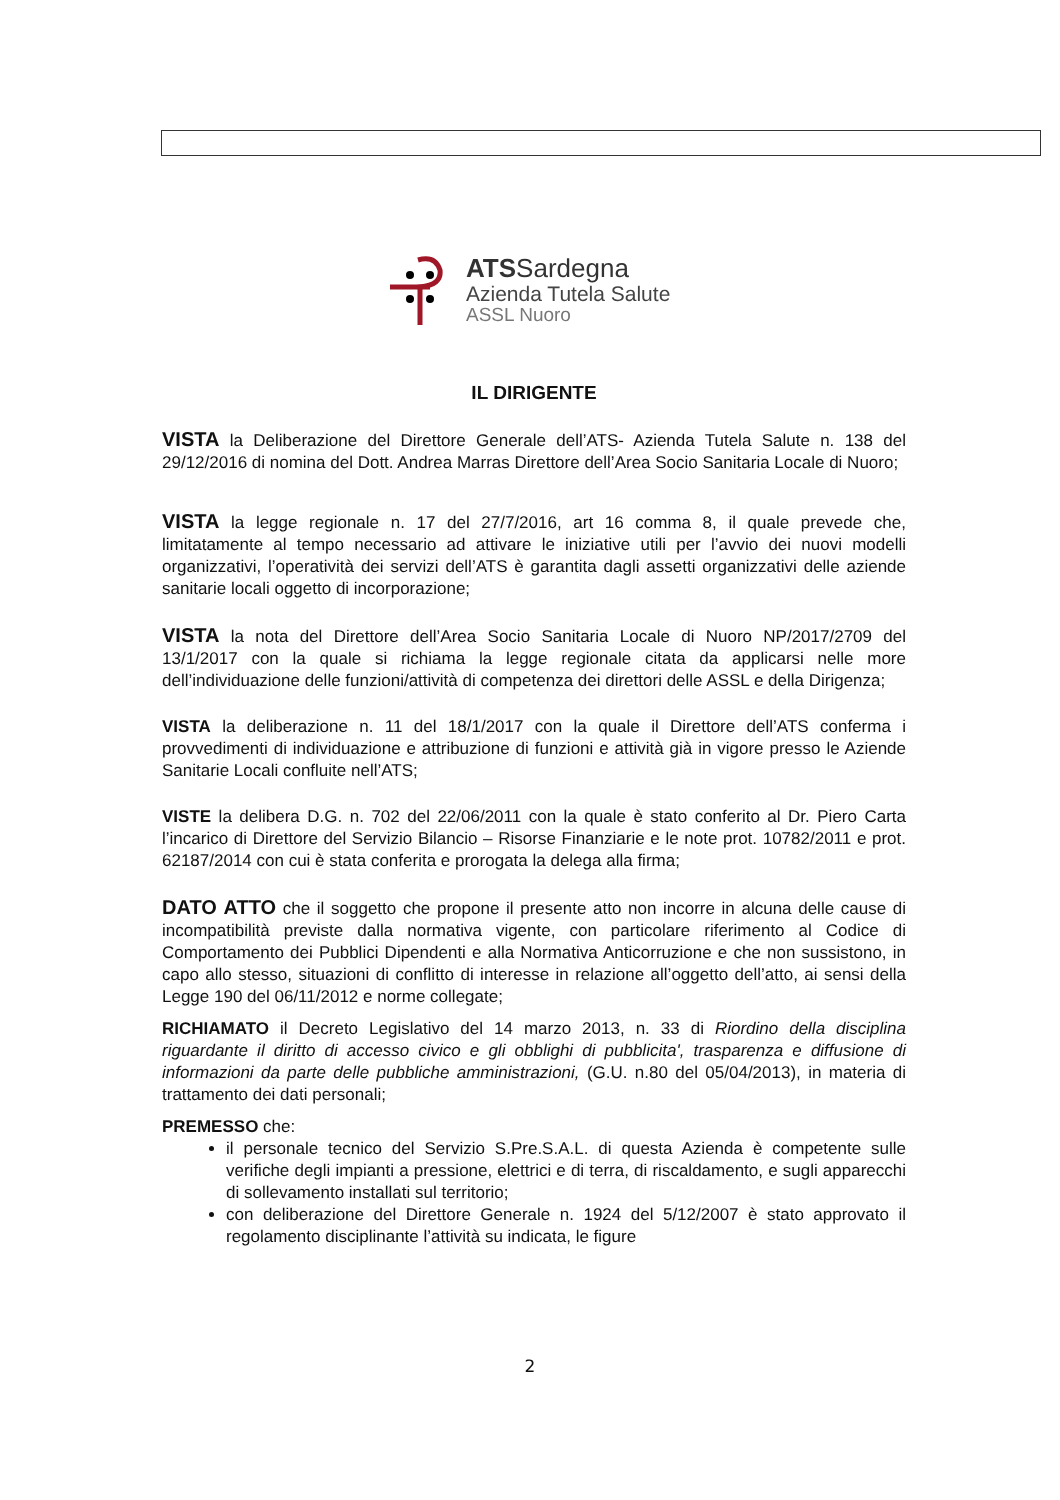ATSSardegna
Azienda Tutela Salute
ASSL Nuoro
IL DIRIGENTE
VISTA la Deliberazione del Direttore Generale dell’ATS- Azienda Tutela Salute n. 138 del 29/12/2016 di nomina del Dott. Andrea Marras Direttore dell’Area Socio Sanitaria Locale di Nuoro;
VISTA la legge regionale n. 17 del 27/7/2016, art 16 comma 8, il quale prevede che, limitatamente al tempo necessario ad attivare le iniziative utili per l’avvio dei nuovi modelli organizzativi, l’operatività dei servizi dell’ATS è garantita dagli assetti organizzativi delle aziende sanitarie locali oggetto di incorporazione;
VISTA la nota del Direttore dell’Area Socio Sanitaria Locale di Nuoro NP/2017/2709 del 13/1/2017 con la quale si richiama la legge regionale citata da applicarsi nelle more dell’individuazione delle funzioni/attività di competenza dei direttori delle ASSL e della Dirigenza;
VISTA la deliberazione n. 11 del 18/1/2017 con la quale il Direttore dell’ATS conferma i provvedimenti di individuazione e attribuzione di funzioni e attività già in vigore presso le Aziende Sanitarie Locali confluite nell’ATS;
VISTE la delibera D.G. n. 702 del 22/06/2011 con la quale è stato conferito al Dr. Piero Carta l’incarico di Direttore del Servizio Bilancio – Risorse Finanziarie e le note prot. 10782/2011 e prot. 62187/2014 con cui è stata conferita e prorogata la delega alla firma;
DATO ATTO che il soggetto che propone il presente atto non incorre in alcuna delle cause di incompatibilità previste dalla normativa vigente, con particolare riferimento al Codice di Comportamento dei Pubblici Dipendenti e alla Normativa Anticorruzione e che non sussistono, in capo allo stesso, situazioni di conflitto di interesse in relazione all’oggetto dell’atto, ai sensi della Legge 190 del 06/11/2012 e norme collegate;
RICHIAMATO il Decreto Legislativo del 14 marzo 2013, n. 33 di Riordino della disciplina riguardante il diritto di accesso civico e gli obblighi di pubblicita', trasparenza e diffusione di informazioni da parte delle pubbliche amministrazioni, (G.U. n.80 del 05/04/2013), in materia di trattamento dei dati personali;
PREMESSO che:
il personale tecnico del Servizio S.Pre.S.A.L. di questa Azienda è competente sulle verifiche degli impianti a pressione, elettrici e di terra, di riscaldamento, e sugli apparecchi di sollevamento installati sul territorio;
con deliberazione del Direttore Generale n. 1924 del 5/12/2007 è stato approvato il regolamento disciplinante l’attività su indicata, le figure
2